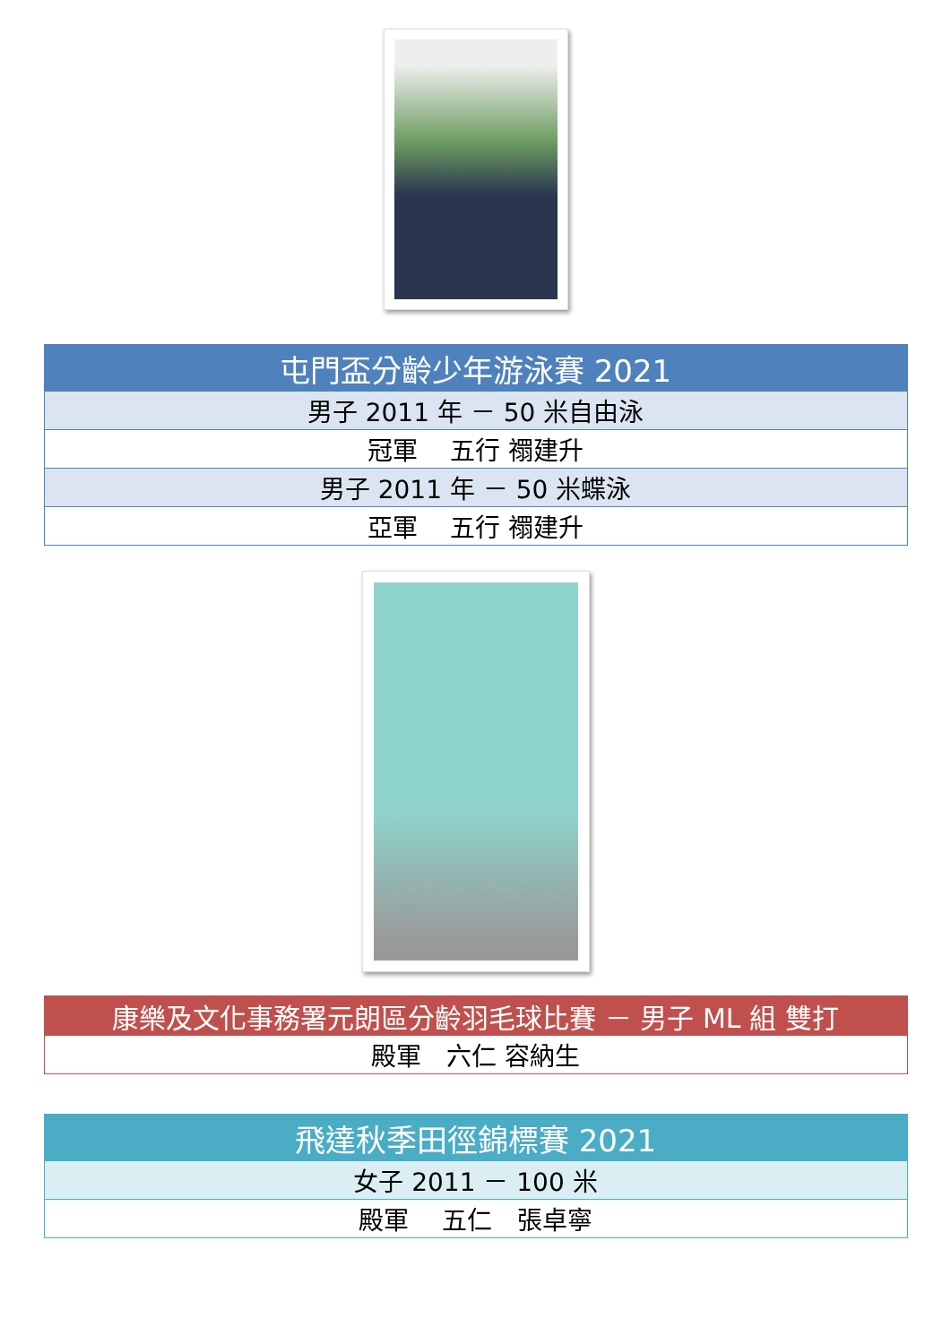| 屯門盃分齡少年游泳賽 2021 |
| --- |
| 男子 2011 年 － 50 米自由泳 |
| 冠軍 五行 禤建升 |
| 男子 2011 年 － 50 米蝶泳 |
| 亞軍 五行 禤建升 |
| 康樂及文化事務署元朗區分齡羽毛球比賽 － 男子 ML 組 雙打 |
| --- |
| 殿軍 六仁 容納生 |
| 飛達秋季田徑錦標賽 2021 |
| --- |
| 女子 2011 － 100 米 |
| 殿軍 五仁 張卓寧 |